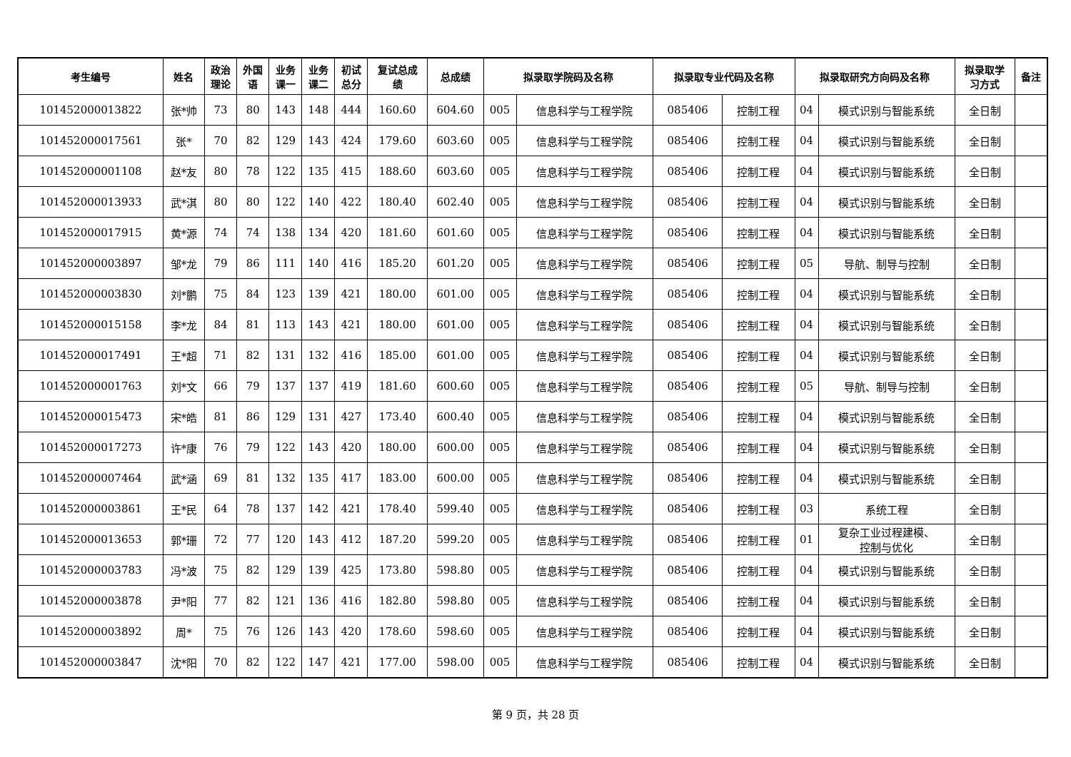| 考生编号 | 姓名 | 政治 理论 | 外国 语 | 业务 课一 | 业务 课二 | 初试 总分 | 复试总成 绩 | 总成绩 | 拟录取学院码及名称 | | 拟录取专业代码及名称 | | 拟录取研究方向码及名称 | | 拟录取学 习方式 | 备注 |
| --- | --- | --- | --- | --- | --- | --- | --- | --- | --- | --- | --- | --- | --- | --- | --- | --- |
| 101452000013822 | 张*帅 | 73 | 80 | 143 | 148 | 444 | 160.60 | 604.60 | 005 | 信息科学与工程学院 | 085406 | 控制工程 | 04 | 模式识别与智能系统 | 全日制 | |
| 101452000017561 | 张* | 70 | 82 | 129 | 143 | 424 | 179.60 | 603.60 | 005 | 信息科学与工程学院 | 085406 | 控制工程 | 04 | 模式识别与智能系统 | 全日制 | |
| 101452000001108 | 赵*友 | 80 | 78 | 122 | 135 | 415 | 188.60 | 603.60 | 005 | 信息科学与工程学院 | 085406 | 控制工程 | 04 | 模式识别与智能系统 | 全日制 | |
| 101452000013933 | 武*淇 | 80 | 80 | 122 | 140 | 422 | 180.40 | 602.40 | 005 | 信息科学与工程学院 | 085406 | 控制工程 | 04 | 模式识别与智能系统 | 全日制 | |
| 101452000017915 | 黄*源 | 74 | 74 | 138 | 134 | 420 | 181.60 | 601.60 | 005 | 信息科学与工程学院 | 085406 | 控制工程 | 04 | 模式识别与智能系统 | 全日制 | |
| 101452000003897 | 邹*龙 | 79 | 86 | 111 | 140 | 416 | 185.20 | 601.20 | 005 | 信息科学与工程学院 | 085406 | 控制工程 | 05 | 导航、制导与控制 | 全日制 | |
| 101452000003830 | 刘*鹏 | 75 | 84 | 123 | 139 | 421 | 180.00 | 601.00 | 005 | 信息科学与工程学院 | 085406 | 控制工程 | 04 | 模式识别与智能系统 | 全日制 | |
| 101452000015158 | 李*龙 | 84 | 81 | 113 | 143 | 421 | 180.00 | 601.00 | 005 | 信息科学与工程学院 | 085406 | 控制工程 | 04 | 模式识别与智能系统 | 全日制 | |
| 101452000017491 | 王*超 | 71 | 82 | 131 | 132 | 416 | 185.00 | 601.00 | 005 | 信息科学与工程学院 | 085406 | 控制工程 | 04 | 模式识别与智能系统 | 全日制 | |
| 101452000001763 | 刘*文 | 66 | 79 | 137 | 137 | 419 | 181.60 | 600.60 | 005 | 信息科学与工程学院 | 085406 | 控制工程 | 05 | 导航、制导与控制 | 全日制 | |
| 101452000015473 | 宋*皓 | 81 | 86 | 129 | 131 | 427 | 173.40 | 600.40 | 005 | 信息科学与工程学院 | 085406 | 控制工程 | 04 | 模式识别与智能系统 | 全日制 | |
| 101452000017273 | 许*康 | 76 | 79 | 122 | 143 | 420 | 180.00 | 600.00 | 005 | 信息科学与工程学院 | 085406 | 控制工程 | 04 | 模式识别与智能系统 | 全日制 | |
| 101452000007464 | 武*涵 | 69 | 81 | 132 | 135 | 417 | 183.00 | 600.00 | 005 | 信息科学与工程学院 | 085406 | 控制工程 | 04 | 模式识别与智能系统 | 全日制 | |
| 101452000003861 | 王*民 | 64 | 78 | 137 | 142 | 421 | 178.40 | 599.40 | 005 | 信息科学与工程学院 | 085406 | 控制工程 | 03 | 系统工程 | 全日制 | |
| 101452000013653 | 郭*珊 | 72 | 77 | 120 | 143 | 412 | 187.20 | 599.20 | 005 | 信息科学与工程学院 | 085406 | 控制工程 | 01 | 复杂工业过程建模、 控制与优化 | 全日制 | |
| 101452000003783 | 冯*波 | 75 | 82 | 129 | 139 | 425 | 173.80 | 598.80 | 005 | 信息科学与工程学院 | 085406 | 控制工程 | 04 | 模式识别与智能系统 | 全日制 | |
| 101452000003878 | 尹*阳 | 77 | 82 | 121 | 136 | 416 | 182.80 | 598.80 | 005 | 信息科学与工程学院 | 085406 | 控制工程 | 04 | 模式识别与智能系统 | 全日制 | |
| 101452000003892 | 周* | 75 | 76 | 126 | 143 | 420 | 178.60 | 598.60 | 005 | 信息科学与工程学院 | 085406 | 控制工程 | 04 | 模式识别与智能系统 | 全日制 | |
| 101452000003847 | 沈*阳 | 70 | 82 | 122 | 147 | 421 | 177.00 | 598.00 | 005 | 信息科学与工程学院 | 085406 | 控制工程 | 04 | 模式识别与智能系统 | 全日制 | |
第 9 页，共 28 页